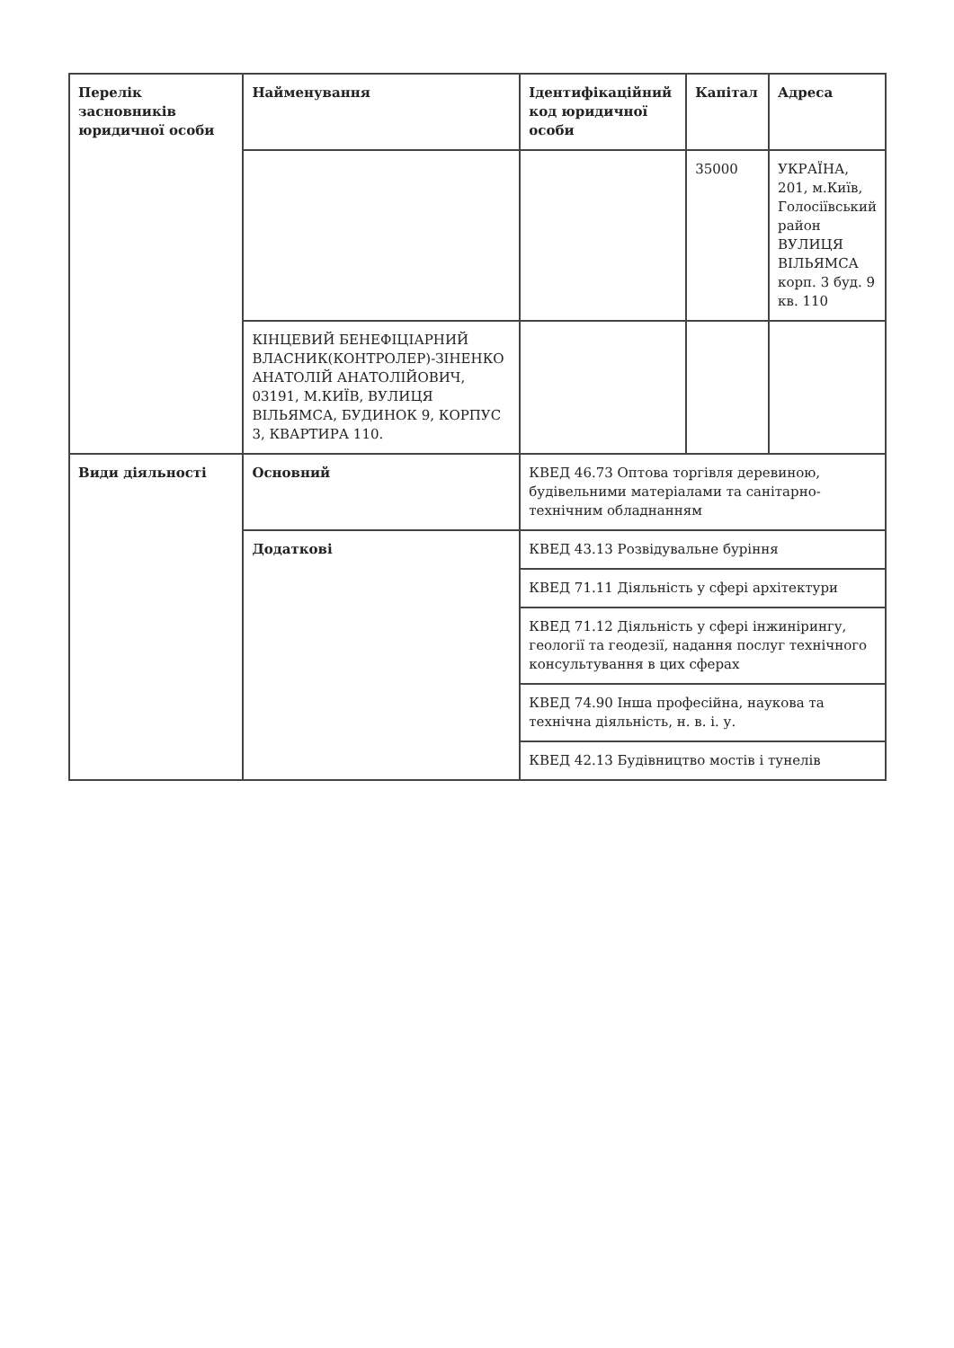| Перелік засновників юридичної особи | Найменування | Ідентифікаційний код юридичної особи | Капітал | Адреса |
| --- | --- | --- | --- | --- |
| | | | 35000 | УКРАЇНА, 201, м.Київ, Голосіївський район ВУЛИЦЯ ВІЛЬЯМСА корп. 3 буд. 9 кв. 110 |
| | КІНЦЕВИЙ БЕНЕФІЦІАРНИЙ ВЛАСНИК(КОНТРОЛЕР)-ЗІНЕНКО АНАТОЛІЙ АНАТОЛІЙОВИЧ, 03191, М.КИЇВ, ВУЛИЦЯ ВІЛЬЯМСА, БУДИНОК 9, КОРПУС 3, КВАРТИРА 110. | | | |
| Види діяльності | Основний | КВЕД 46.73 Оптова торгівля деревиною, будівельними матеріалами та санітарно-технічним обладнанням | | |
| | Додаткові | КВЕД 43.13 Розвідувальне буріння | | |
| | | КВЕД 71.11 Діяльність у сфері архітектури | | |
| | | КВЕД 71.12 Діяльність у сфері інжинірингу, геології та геодезії, надання послуг технічного консультування в цих сферах | | |
| | | КВЕД 74.90 Інша професійна, наукова та технічна діяльність, н. в. і. у. | | |
| | | КВЕД 42.13 Будівництво мостів і тунелів | | |